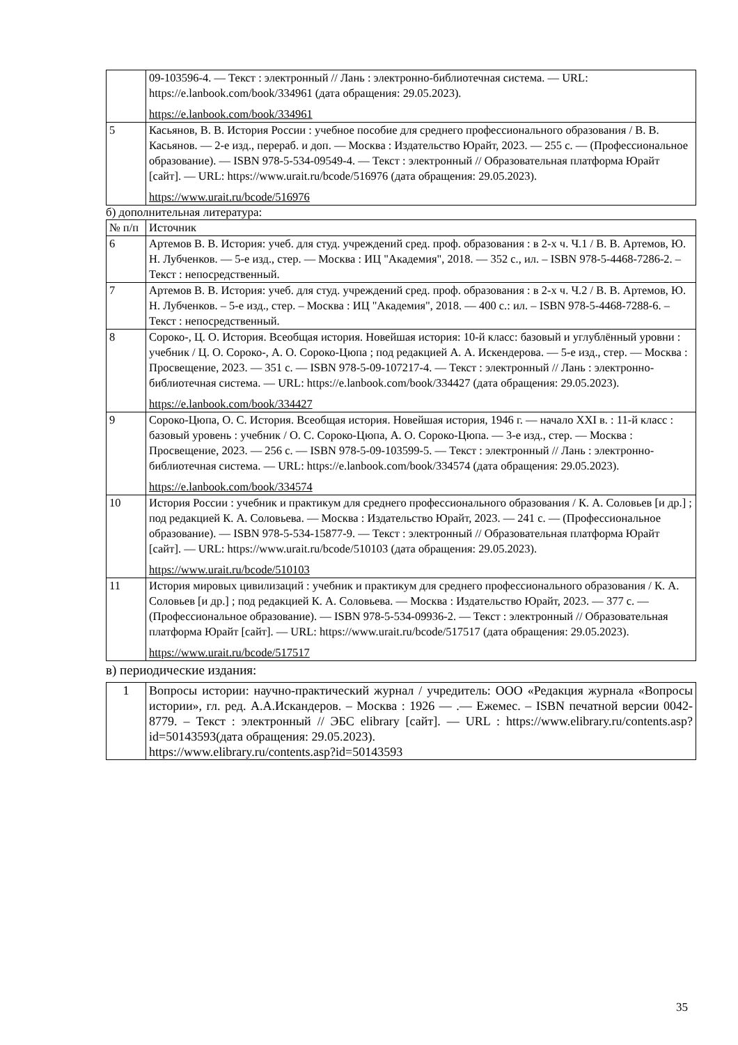| | 09-103596-4. — Текст : электронный // Лань : электронно-библиотечная система. — URL: https://e.lanbook.com/book/334961 (дата обращения: 29.05.2023). https://e.lanbook.com/book/334961 |
| 5 | Касьянов, В. В. История России : учебное пособие для среднего профессионального образования / В. В. Касьянов. — 2-е изд., перераб. и доп. — Москва : Издательство Юрайт, 2023. — 255 с. — (Профессиональное образование). — ISBN 978-5-534-09549-4. — Текст : электронный // Образовательная платформа Юрайт [сайт]. — URL: https://www.urait.ru/bcode/516976 (дата обращения: 29.05.2023). https://www.urait.ru/bcode/516976 |
б) дополнительная литература:
| № п/п | Источник |
| --- | --- |
| 6 | Артемов В. В. История: учеб. для студ. учреждений сред. проф. образования : в 2-х ч. Ч.1 / В. В. Артемов, Ю. Н. Лубченков. — 5-е изд., стер. — Москва : ИЦ "Академия", 2018. — 352 с., ил. – ISBN 978-5-4468-7286-2. – Текст : непосредственный. |
| 7 | Артемов В. В. История: учеб. для студ. учреждений сред. проф. образования : в 2-х ч. Ч.2 / В. В. Артемов, Ю. Н. Лубченков. – 5-е изд., стер. – Москва : ИЦ "Академия", 2018. — 400 с.: ил. – ISBN 978-5-4468-7288-6. – Текст : непосредственный. |
| 8 | Сороко-, Ц. О. История. Всеобщая история. Новейшая история: 10-й класс: базовый и углублённый уровни : учебник / Ц. О. Сороко-, А. О. Сороко-Цюпа ; под редакцией А. А. Искендерова. — 5-е изд., стер. — Москва : Просвещение, 2023. — 351 с. — ISBN 978-5-09-107217-4. — Текст : электронный // Лань : электронно-библиотечная система. — URL: https://e.lanbook.com/book/334427 (дата обращения: 29.05.2023). https://e.lanbook.com/book/334427 |
| 9 | Сороко-Цюпа, О. С. История. Всеобщая история. Новейшая история, 1946 г. — начало XXI в. : 11-й класс : базовый уровень : учебник / О. С. Сороко-Цюпа, А. О. Сороко-Цюпа. — 3-е изд., стер. — Москва : Просвещение, 2023. — 256 с. — ISBN 978-5-09-103599-5. — Текст : электронный // Лань : электронно-библиотечная система. — URL: https://e.lanbook.com/book/334574 (дата обращения: 29.05.2023). https://e.lanbook.com/book/334574 |
| 10 | История России : учебник и практикум для среднего профессионального образования / К. А. Соловьев [и др.] ; под редакцией К. А. Соловьева. — Москва : Издательство Юрайт, 2023. — 241 с. — (Профессиональное образование). — ISBN 978-5-534-15877-9. — Текст : электронный // Образовательная платформа Юрайт [сайт]. — URL: https://www.urait.ru/bcode/510103 (дата обращения: 29.05.2023). https://www.urait.ru/bcode/510103 |
| 11 | История мировых цивилизаций : учебник и практикум для среднего профессионального образования / К. А. Соловьев [и др.] ; под редакцией К. А. Соловьева. — Москва : Издательство Юрайт, 2023. — 377 с. — (Профессиональное образование). — ISBN 978-5-534-09936-2. — Текст : электронный // Образовательная платформа Юрайт [сайт]. — URL: https://www.urait.ru/bcode/517517 (дата обращения: 29.05.2023). https://www.urait.ru/bcode/517517 |
в) периодические издания:
| 1 | Вопросы истории: научно-практический журнал / учредитель: ООО «Редакция журнала «Вопросы истории», гл. ред. А.А.Искандеров. – Москва : 1926 — .— Ежемес. – ISBN печатной версии 0042-8779. – Текст : электронный // ЭБС elibrary [сайт]. — URL : https://www.elibrary.ru/contents.asp?id=50143593(дата обращения: 29.05.2023). https://www.elibrary.ru/contents.asp?id=50143593 |
35